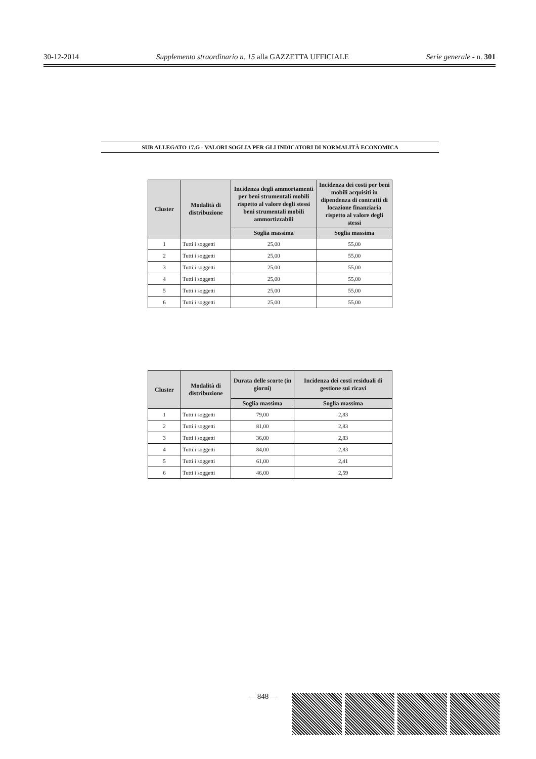30-12-2014 Supplemento straordinario n. 15 alla GAZZETTA UFFICIALE Serie generale - n. 301
SUB ALLEGATO 17.G - VALORI SOGLIA PER GLI INDICATORI DI NORMALITÀ ECONOMICA
| Cluster | Modalità di distribuzione | Incidenza degli ammortamenti per beni strumentali mobili rispetto al valore degli stessi beni strumentali mobili ammortizzabili | Incidenza dei costi per beni mobili acquisiti in dipendenza di contratti di locazione finanziaria rispetto al valore degli stessi |
| --- | --- | --- | --- |
| | | Soglia massima | Soglia massima |
| 1 | Tutti i soggetti | 25,00 | 55,00 |
| 2 | Tutti i soggetti | 25,00 | 55,00 |
| 3 | Tutti i soggetti | 25,00 | 55,00 |
| 4 | Tutti i soggetti | 25,00 | 55,00 |
| 5 | Tutti i soggetti | 25,00 | 55,00 |
| 6 | Tutti i soggetti | 25,00 | 55,00 |
| Cluster | Modalità di distribuzione | Durata delle scorte (in giorni) | Incidenza dei costi residuali di gestione sui ricavi |
| --- | --- | --- | --- |
| | | Soglia massima | Soglia massima |
| 1 | Tutti i soggetti | 79,00 | 2,83 |
| 2 | Tutti i soggetti | 81,00 | 2,83 |
| 3 | Tutti i soggetti | 36,00 | 2,83 |
| 4 | Tutti i soggetti | 84,00 | 2,83 |
| 5 | Tutti i soggetti | 61,00 | 2,41 |
| 6 | Tutti i soggetti | 46,00 | 2,59 |
— 848 —